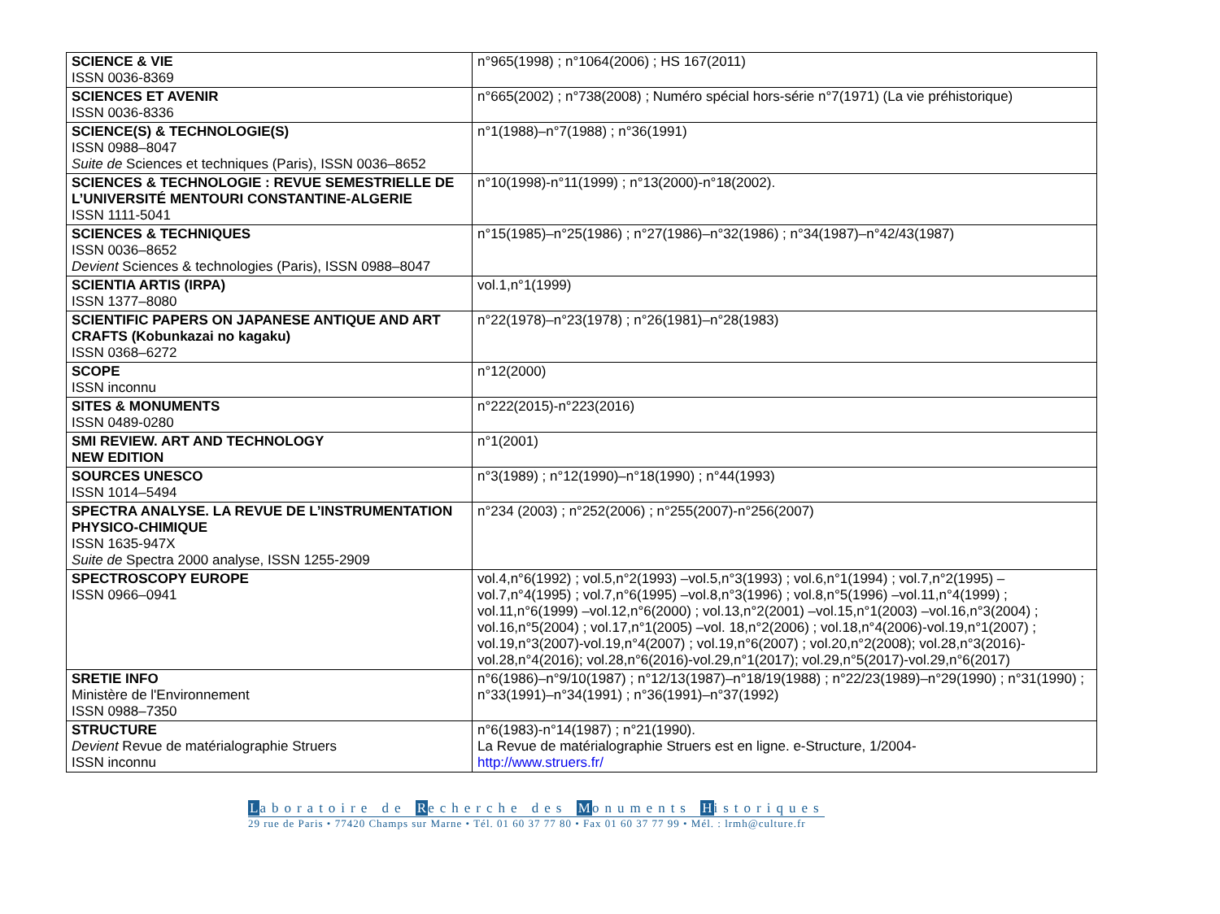| SCIENCE & VIE ISSN 0036-8369 | n°965(1998) ; n°1064(2006) ; HS 167(2011) |
| SCIENCES ET AVENIR ISSN 0036-8336 | n°665(2002) ; n°738(2008) ; Numéro spécial hors-série n°7(1971) (La vie préhistorique) |
| SCIENCE(S) & TECHNOLOGIE(S) ISSN 0988–8047 Suite de Sciences et techniques (Paris), ISSN 0036–8652 | n°1(1988)–n°7(1988) ; n°36(1991) |
| SCIENCES & TECHNOLOGIE : REVUE SEMESTRIELLE DE L’UNIVERSITÉ MENTOURI CONSTANTINE-ALGERIE ISSN 1111-5041 | n°10(1998)-n°11(1999) ; n°13(2000)-n°18(2002). |
| SCIENCES & TECHNIQUES ISSN 0036–8652 Devient Sciences & technologies (Paris), ISSN 0988–8047 | n°15(1985)–n°25(1986) ; n°27(1986)–n°32(1986) ; n°34(1987)–n°42/43(1987) |
| SCIENTIA ARTIS (IRPA) ISSN 1377–8080 | vol.1,n°1(1999) |
| SCIENTIFIC PAPERS ON JAPANESE ANTIQUE AND ART CRAFTS (Kobunkazai no kagaku) ISSN 0368–6272 | n°22(1978)–n°23(1978) ; n°26(1981)–n°28(1983) |
| SCOPE ISSN inconnu | n°12(2000) |
| SITES & MONUMENTS ISSN 0489-0280 | n°222(2015)-n°223(2016) |
| SMI REVIEW. ART AND TECHNOLOGY NEW EDITION | n°1(2001) |
| SOURCES UNESCO ISSN 1014–5494 | n°3(1989) ; n°12(1990)–n°18(1990) ; n°44(1993) |
| SPECTRA ANALYSE. LA REVUE DE L’INSTRUMENTATION PHYSICO-CHIMIQUE ISSN 1635-947X Suite de Spectra 2000 analyse, ISSN 1255-2909 | n°234 (2003) ; n°252(2006) ; n°255(2007)-n°256(2007) |
| SPECTROSCOPY EUROPE ISSN 0966–0941 | vol.4,n°6(1992) ; vol.5,n°2(1993) –vol.5,n°3(1993) ; vol.6,n°1(1994) ; vol.7,n°2(1995) –vol.7,n°4(1995) ; vol.7,n°6(1995) –vol.8,n°3(1996) ; vol.8,n°5(1996) –vol.11,n°4(1999) ; vol.11,n°6(1999) –vol.12,n°6(2000) ; vol.13,n°2(2001) –vol.15,n°1(2003) –vol.16,n°3(2004) ; vol.16,n°5(2004) ; vol.17,n°1(2005) –vol. 18,n°2(2006) ; vol.18,n°4(2006)-vol.19,n°1(2007) ; vol.19,n°3(2007)-vol.19,n°4(2007) ; vol.19,n°6(2007) ; vol.20,n°2(2008); vol.28,n°3(2016)-vol.28,n°4(2016); vol.28,n°6(2016)-vol.29,n°1(2017); vol.29,n°5(2017)-vol.29,n°6(2017) |
| SRETIE INFO Ministère de l'Environnement ISSN 0988–7350 | n°6(1986)–n°9/10(1987) ; n°12/13(1987)–n°18/19(1988) ; n°22/23(1989)–n°29(1990) ; n°31(1990) ; n°33(1991)–n°34(1991) ; n°36(1991)–n°37(1992) |
| STRUCTURE Devient Revue de matérialographie Struers ISSN inconnu | n°6(1983)-n°14(1987) ; n°21(1990). La Revue de matérialographie Struers est en ligne. e-Structure, 1/2004- http://www.struers.fr/ |
Laboratoire de Recherche des Monuments Historiques
29 rue de Paris • 77420 Champs sur Marne • Tél. 01 60 37 77 80 • Fax 01 60 37 77 99 • Mél. : lrmh@culture.fr